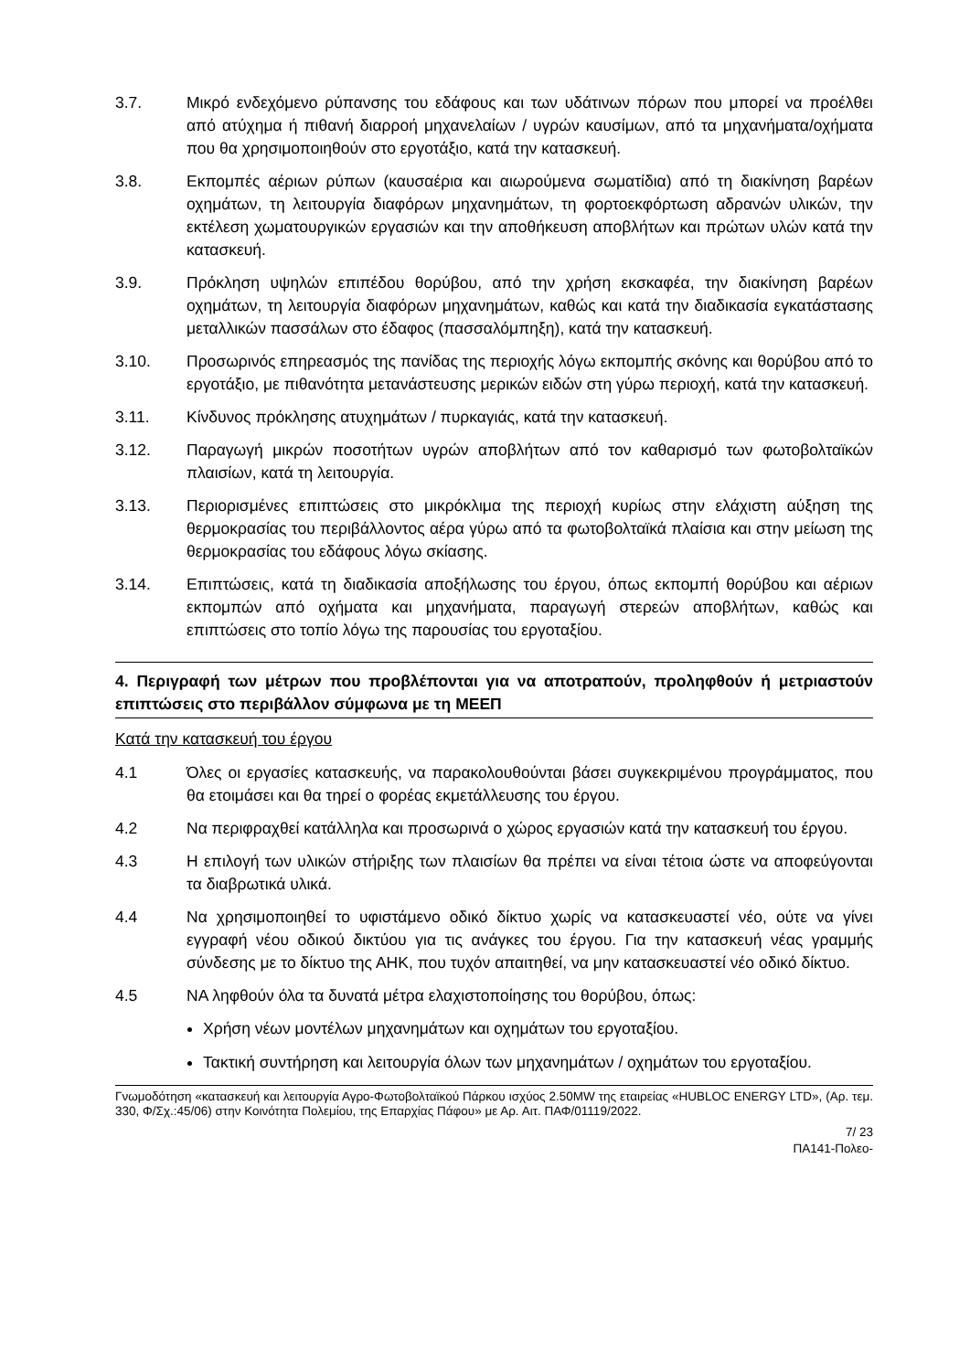3.7. Μικρό ενδεχόμενο ρύπανσης του εδάφους και των υδάτινων πόρων που μπορεί να προέλθει από ατύχημα ή πιθανή διαρροή μηχανελαίων / υγρών καυσίμων, από τα μηχανήματα/οχήματα που θα χρησιμοποιηθούν στο εργοτάξιο, κατά την κατασκευή.
3.8. Εκπομπές αέριων ρύπων (καυσαέρια και αιωρούμενα σωματίδια) από τη διακίνηση βαρέων οχημάτων, τη λειτουργία διαφόρων μηχανημάτων, τη φορτοεκφόρτωση αδρανών υλικών, την εκτέλεση χωματουργικών εργασιών και την αποθήκευση αποβλήτων και πρώτων υλών κατά την κατασκευή.
3.9. Πρόκληση υψηλών επιπέδου θορύβου, από την χρήση εκσκαφέα, την διακίνηση βαρέων οχημάτων, τη λειτουργία διαφόρων μηχανημάτων, καθώς και κατά την διαδικασία εγκατάστασης μεταλλικών πασσάλων στο έδαφος (πασσαλόμπηξη), κατά την κατασκευή.
3.10. Προσωρινός επηρεασμός της πανίδας της περιοχής λόγω εκπομπής σκόνης και θορύβου από το εργοτάξιο, με πιθανότητα μετανάστευσης μερικών ειδών στη γύρω περιοχή, κατά την κατασκευή.
3.11. Κίνδυνος πρόκλησης ατυχημάτων / πυρκαγιάς, κατά την κατασκευή.
3.12. Παραγωγή μικρών ποσοτήτων υγρών αποβλήτων από τον καθαρισμό των φωτοβολταϊκών πλαισίων, κατά τη λειτουργία.
3.13. Περιορισμένες επιπτώσεις στο μικρόκλιμα της περιοχή κυρίως στην ελάχιστη αύξηση της θερμοκρασίας του περιβάλλοντος αέρα γύρω από τα φωτοβολταϊκά πλαίσια και στην μείωση της θερμοκρασίας του εδάφους λόγω σκίασης.
3.14. Επιπτώσεις, κατά τη διαδικασία αποξήλωσης του έργου, όπως εκπομπή θορύβου και αέριων εκπομπών από οχήματα και μηχανήματα, παραγωγή στερεών αποβλήτων, καθώς και επιπτώσεις στο τοπίο λόγω της παρουσίας του εργοταξίου.
4. Περιγραφή των μέτρων που προβλέπονται για να αποτραπούν, προληφθούν ή μετριαστούν επιπτώσεις στο περιβάλλον σύμφωνα με τη ΜΕΕΠ
Κατά την κατασκευή του έργου
4.1 Όλες οι εργασίες κατασκευής, να παρακολουθούνται βάσει συγκεκριμένου προγράμματος, που θα ετοιμάσει και θα τηρεί ο φορέας εκμετάλλευσης του έργου.
4.2 Να περιφραχθεί κατάλληλα και προσωρινά ο χώρος εργασιών κατά την κατασκευή του έργου.
4.3 Η επιλογή των υλικών στήριξης των πλαισίων θα πρέπει να είναι τέτοια ώστε να αποφεύγονται τα διαβρωτικά υλικά.
4.4 Να χρησιμοποιηθεί το υφιστάμενο οδικό δίκτυο χωρίς να κατασκευαστεί νέο, ούτε να γίνει εγγραφή νέου οδικού δικτύου για τις ανάγκες του έργου. Για την κατασκευή νέας γραμμής σύνδεσης με το δίκτυο της ΑΗΚ, που τυχόν απαιτηθεί, να μην κατασκευαστεί νέο οδικό δίκτυο.
4.5 ΝΑ ληφθούν όλα τα δυνατά μέτρα ελαχιστοποίησης του θορύβου, όπως:
Χρήση νέων μοντέλων μηχανημάτων και οχημάτων του εργοταξίου.
Τακτική συντήρηση και λειτουργία όλων των μηχανημάτων / οχημάτων του εργοταξίου.
Γνωμοδότηση «κατασκευή και λειτουργία Αγρο-Φωτοβολταϊκού Πάρκου ισχύος 2.50MW της εταιρείας «HUBLOC ENERGY LTD», (Αρ. τεμ. 330, Φ/Σχ.:45/06) στην Κοινότητα Πολεμίου, της Επαρχίας Πάφου» με Αρ. Αιτ. ΠΑΦ/01119/2022.
7/ 23
ΠΑ141-Πολεο-